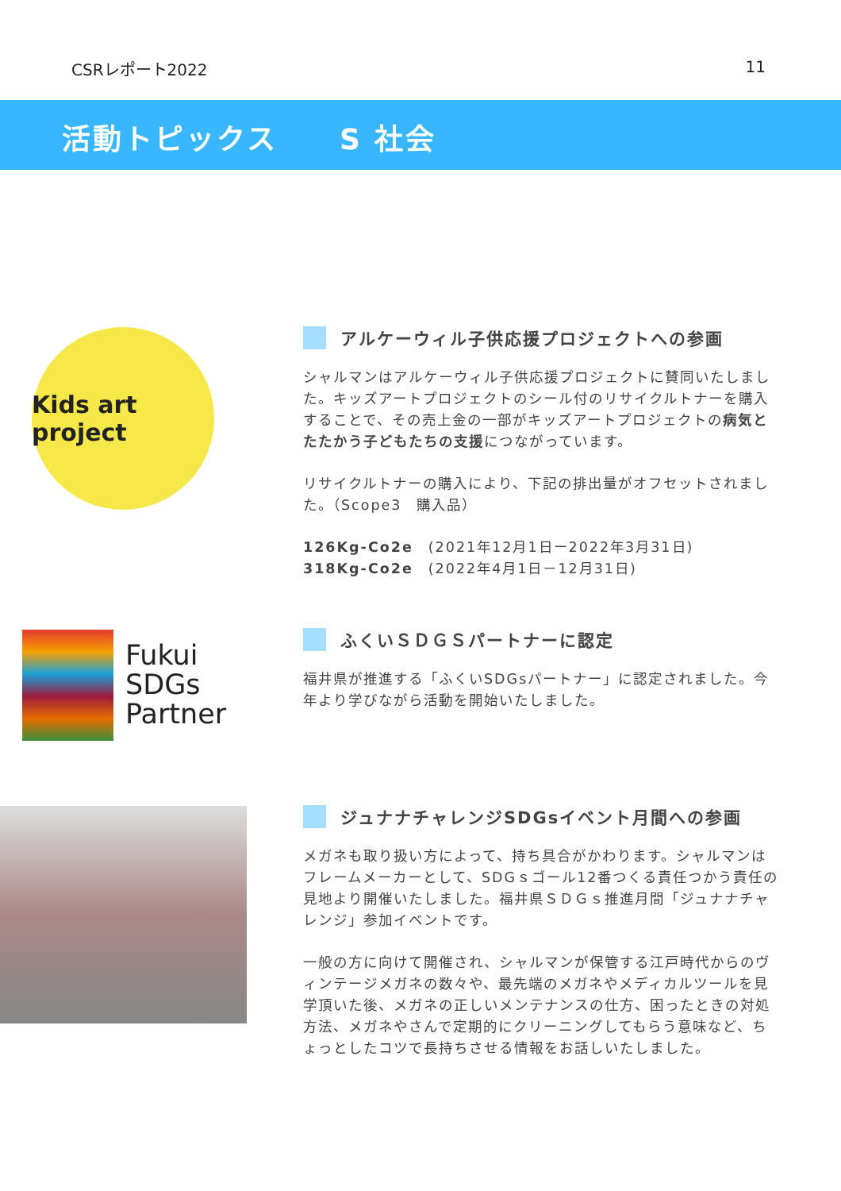CSRレポート2022 11
活動トピックス　　S 社会
Kids art project
アルケーウィル子供応援プロジェクトへの参画
シャルマンはアルケーウィル子供応援プロジェクトに賛同いたしました。キッズアートプロジェクトのシール付のリサイクルトナーを購入することで、その売上金の一部がキッズアートプロジェクトの病気とたたかう子どもたちの支援につながっています。
リサイクルトナーの購入により、下記の排出量がオフセットされました。（Scope3　購入品）
126Kg-Co2e　(2021年12月1日ー2022年3月31日)
318Kg-Co2e　(2022年4月1日－12月31日)
Fukui
SDGs
Partner
ふくいＳＤＧＳパートナーに認定
福井県が推進する「ふくいSDGsパートナー」に認定されました。今年より学びながら活動を開始いたしました。
ジュナナチャレンジSDGsイベント月間への参画
メガネも取り扱い方によって、持ち具合がかわります。シャルマンはフレームメーカーとして、SDGｓゴール12番つくる責任つかう責任の見地より開催いたしました。福井県ＳＤＧｓ推進月間「ジュナナチャレンジ」参加イベントです。
一般の方に向けて開催され、シャルマンが保管する江戸時代からのヴィンテージメガネの数々や、最先端のメガネやメディカルツールを見学頂いた後、メガネの正しいメンテナンスの仕方、困ったときの対処方法、メガネやさんで定期的にクリーニングしてもらう意味など、ちょっとしたコツで長持ちさせる情報をお話しいたしました。